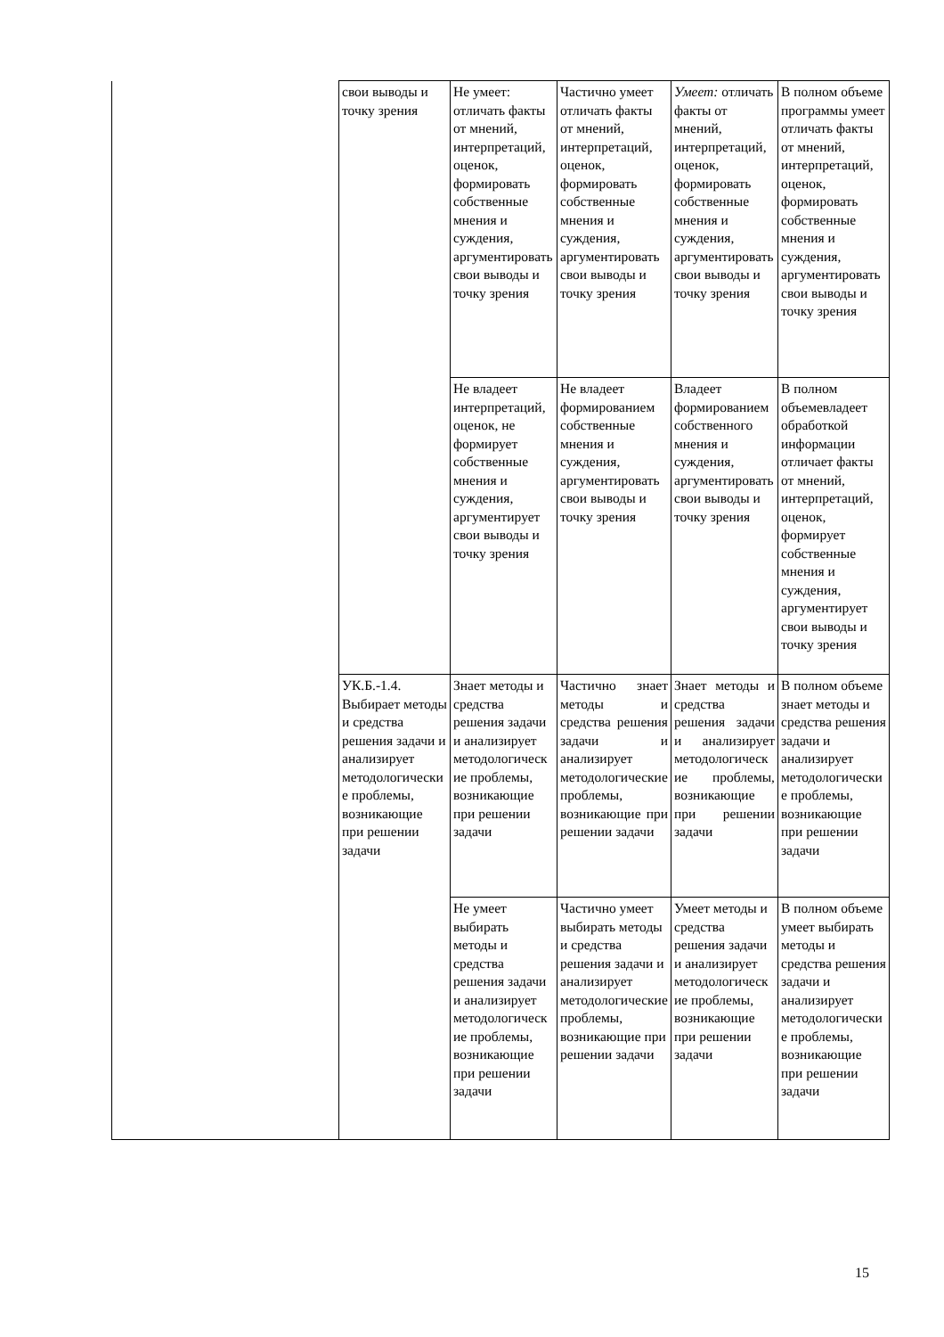| | свои выводы и точку зрения | Не умеет: отличать факты от мнений, интерпретаций, оценок, формировать собственные мнения и суждения, аргументировать свои выводы и точку зрения | Частично умеет отличать факты от мнений, интерпретаций, оценок, формировать собственные мнения и суждения, аргументировать свои выводы и точку зрения | Умеет: отличать факты от мнений, интерпретаций, оценок, формировать собственные мнения и суждения, аргументировать свои выводы и точку зрения | В полном объеме программы умеет отличать факты от мнений, интерпретаций, оценок, формировать собственные мнения и суждения, аргументировать свои выводы и точку зрения |
| | | Не владеет интерпретаций, оценок, не формирует собственные мнения и суждения, аргументирует свои выводы и точку зрения | Не владеет формированием собственные мнения и суждения, аргументировать свои выводы и точку зрения | Владеет формированием собственного мнения и суждения, аргументировать свои выводы и точку зрения | В полном объемевладеет обработкой информации отличает факты от мнений, интерпретаций, оценок, формирует собственные мнения и суждения, аргументирует свои выводы и точку зрения |
| | УК.Б.-1.4. Выбирает методы и средства решения задачи и анализирует методологические проблемы, возникающие при решении задачи | Знает методы и средства решения задачи и анализирует методологические проблемы, возникающие при решении задачи | Частично знает методы и средства решения задачи и анализирует методологические проблемы, возникающие при решении задачи | Знает методы и средства решения задачи и анализирует методологические проблемы, возникающие при решении задачи | В полном объеме знает методы и средства решения задачи и анализирует методологические проблемы, возникающие при решении задачи |
| | | Не умеет выбирать методы и средства решения задачи и анализирует методологические проблемы, возникающие при решении задачи | Частично умеет выбирать методы и средства решения задачи и анализирует методологические проблемы, возникающие при решении задачи | Умеет методы и средства решения задачи и анализирует методологические проблемы, возникающие при решении задачи | В полном объеме умеет выбирать методы и средства решения задачи и анализирует методологические проблемы, возникающие при решении задачи |
15